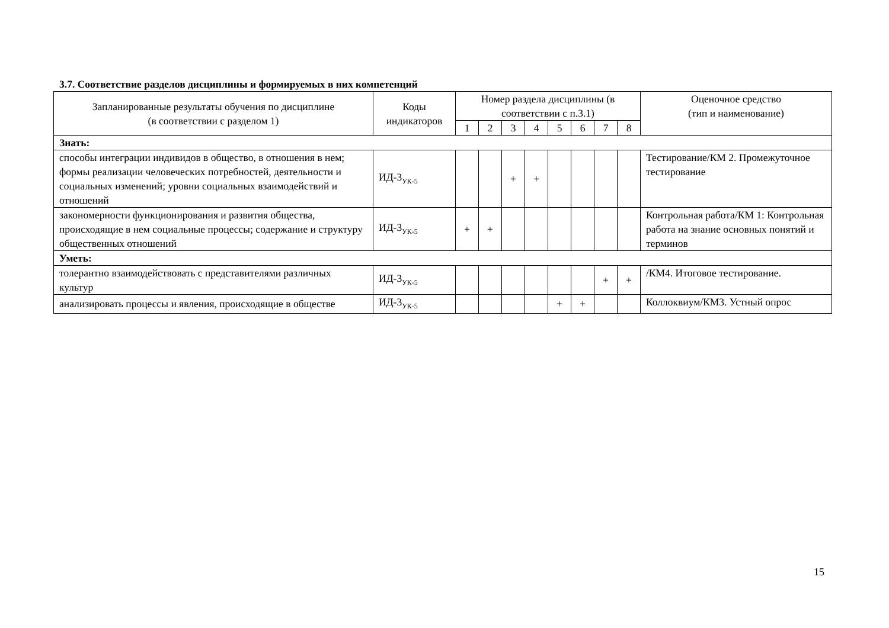3.7. Соответствие разделов дисциплины и формируемых в них компетенций
| Запланированные результаты обучения по дисциплине (в соответствии с разделом 1) | Коды индикаторов | Номер раздела дисциплины (в соответствии с п.3.1) | | | | | | | | Оценочное средство (тип и наименование) |
| --- | --- | --- | --- | --- | --- | --- | --- | --- | --- | --- |
| | | 1 | 2 | 3 | 4 | 5 | 6 | 7 | 8 | |
| Знать: | | | | | | | | | | |
| способы интеграции индивидов в общество, в отношения в нем; формы реализации человеческих потребностей, деятельности и социальных изменений; уровни социальных взаимодействий и отношений | ИД-3<sub>УК-5</sub> | | | + | + | | | | | Тестирование/КМ 2. Промежуточное тестирование |
| закономерности функционирования и развития общества, происходящие в нем социальные процессы; содержание и структуру общественных отношений | ИД-3<sub>УК-5</sub> | + | + | | | | | | | Контрольная работа/КМ 1: Контрольная работа на знание основных понятий и терминов |
| Уметь: | | | | | | | | | | |
| толерантно взаимодействовать с представителями различных культур | ИД-3<sub>УК-5</sub> | | | | | | | + | + | /КМ4. Итоговое тестирование. |
| анализировать процессы и явления, происходящие в обществе | ИД-3<sub>УК-5</sub> | | | | | + | + | | | Коллоквиум/КМ3. Устный опрос |
15